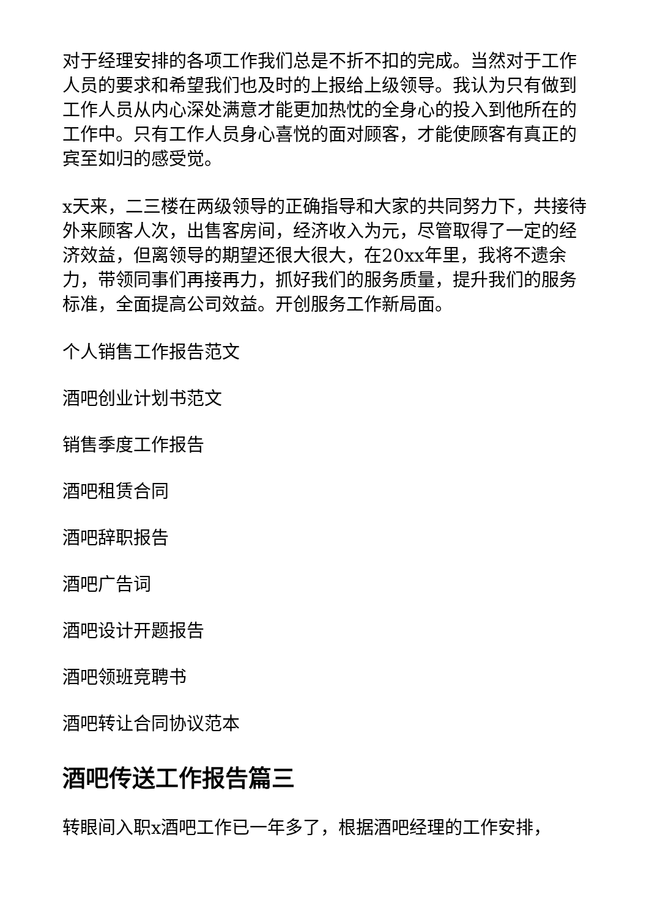对于经理安排的各项工作我们总是不折不扣的完成。当然对于工作人员的要求和希望我们也及时的上报给上级领导。我认为只有做到工作人员从内心深处满意才能更加热忱的全身心的投入到他所在的工作中。只有工作人员身心喜悦的面对顾客，才能使顾客有真正的宾至如归的感受觉。
x天来，二三楼在两级领导的正确指导和大家的共同努力下，共接待外来顾客人次，出售客房间，经济收入为元，尽管取得了一定的经济效益，但离领导的期望还很大很大，在20xx年里，我将不遗余力，带领同事们再接再力，抓好我们的服务质量，提升我们的服务标准，全面提高公司效益。开创服务工作新局面。
个人销售工作报告范文
酒吧创业计划书范文
销售季度工作报告
酒吧租赁合同
酒吧辞职报告
酒吧广告词
酒吧设计开题报告
酒吧领班竞聘书
酒吧转让合同协议范本
酒吧传送工作报告篇三
转眼间入职x酒吧工作已一年多了，根据酒吧经理的工作安排，